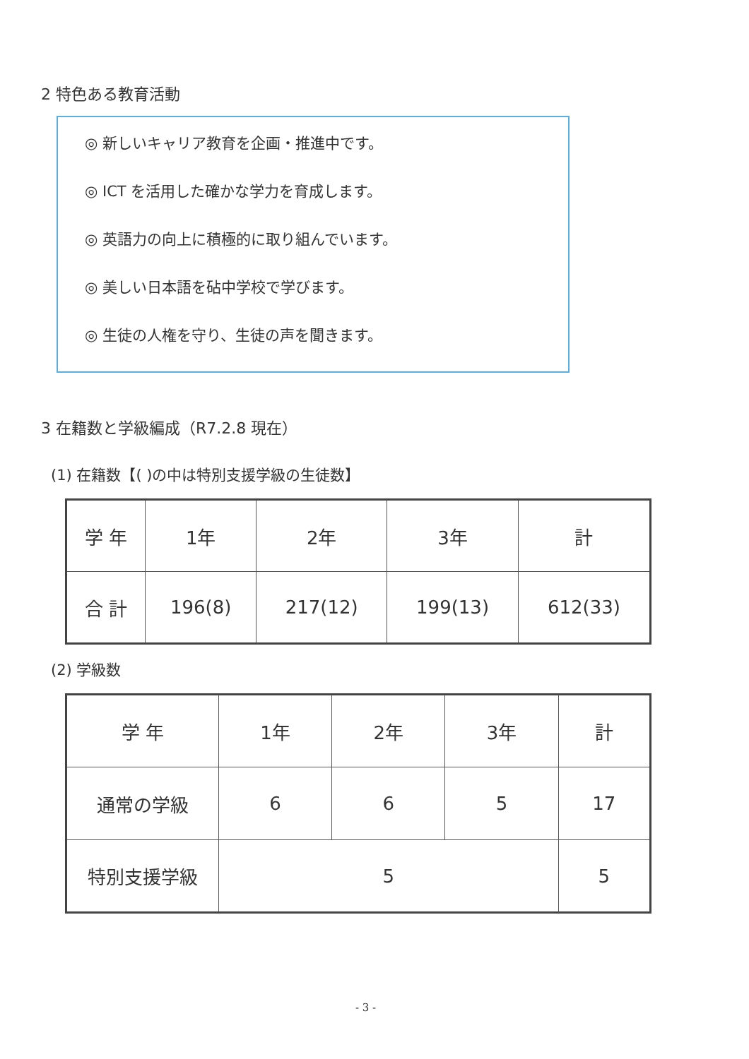2 特色ある教育活動
◎ 新しいキャリア教育を企画・推進中です。
◎ ICT を活用した確かな学力を育成します。
◎ 英語力の向上に積極的に取り組んでいます。
◎ 美しい日本語を砧中学校で学びます。
◎ 生徒の人権を守り、生徒の声を聞きます。
3 在籍数と学級編成（R7.2.8 現在）
(1) 在籍数【( )の中は特別支援学級の生徒数】
| 学 年 | 1年 | 2年 | 3年 | 計 |
| 合 計 | 196(8) | 217(12) | 199(13) | 612(33) |
(2) 学級数
| 学 年 | 1年 | 2年 | 3年 | 計 |
| 通常の学級 | 6 | 6 | 5 | 17 |
| 特別支援学級 | 5 | | | 5 |
- 3 -